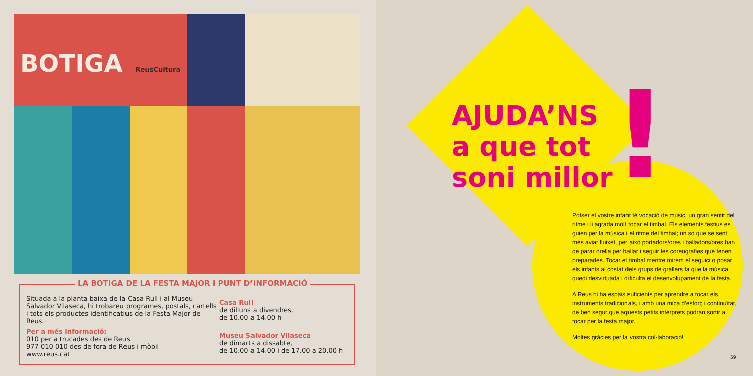BOTIGA
ReusCultura
LA BOTIGA DE LA FESTA MAJOR I PUNT D’INFORMACIÓ
Situada a la planta baixa de la Casa Rull i al Museu Salvador Vilaseca, hi trobareu programes, postals, cartells i tots els productes identificatius de la Festa Major de Reus.
Per a més informació:
010 per a trucades des de Reus
977 010 010 des de fora de Reus i mòbil
www.reus.cat
Casa Rull
de dilluns a divendres,
de 10.00 a 14.00 h
Museu Salvador Vilaseca
de dimarts a dissabte,
de 10.00 a 14.00 i de 17.00 a 20.00 h
AJUDA’NS
a que tot
soni millor
!
Potser el vostre infant té vocació de músic, un gran sentit del ritme i li agrada molt tocar el timbal. Els elements festius es guien per la música i el ritme del timbal; un so que se sent més aviat fluixet, per això portadors/ores i balladors/ores han de parar orella per ballar i seguir les coreografies que tenen preparades. Tocar el timbal mentre mirem el seguici o posar els infants al costat dels grups de grallers fa que la música quedi desvirtuada i dificulta el desenvolupament de la festa.
A Reus hi ha espais suficients per aprendre a tocar els instruments tradicionals, i amb una mica d’esforç i continuïtat, de ben segur que aquests petits intèrprets podran sortir a tocar per la festa major.
Moltes gràcies per la vostra col·laboració!
59